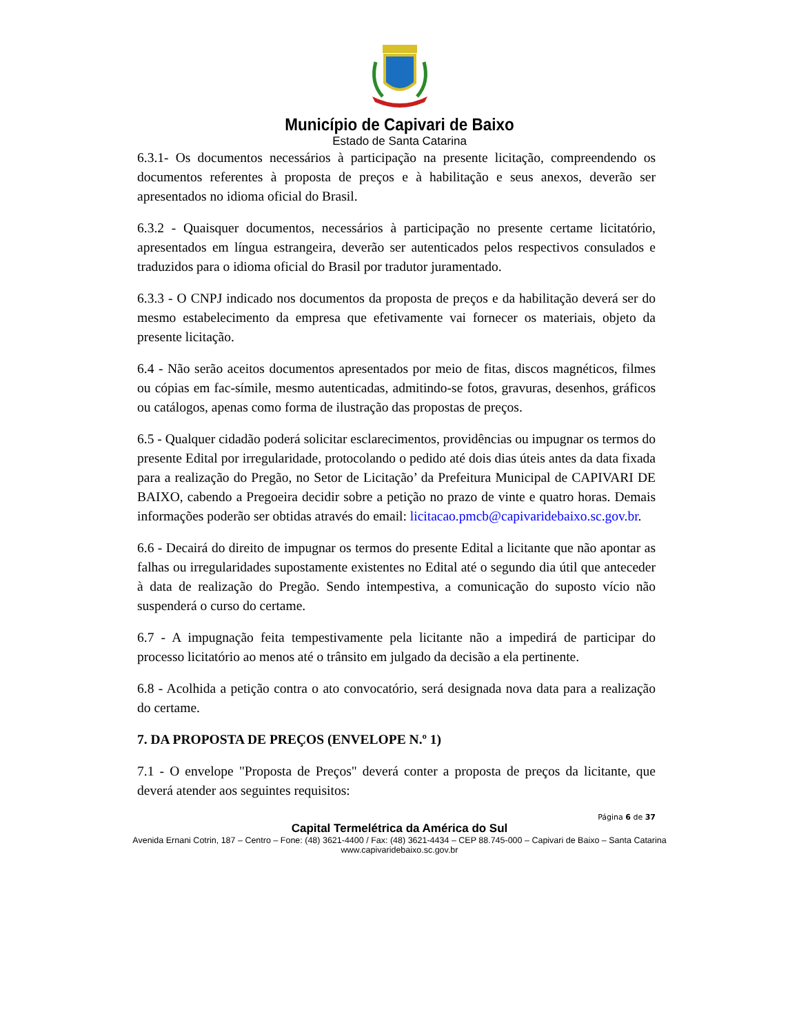Município de Capivari de Baixo
Estado de Santa Catarina
6.3.1- Os documentos necessários à participação na presente licitação, compreendendo os documentos referentes à proposta de preços e à habilitação e seus anexos, deverão ser apresentados no idioma oficial do Brasil.
6.3.2 - Quaisquer documentos, necessários à participação no presente certame licitatório, apresentados em língua estrangeira, deverão ser autenticados pelos respectivos consulados e traduzidos para o idioma oficial do Brasil por tradutor juramentado.
6.3.3 - O CNPJ indicado nos documentos da proposta de preços e da habilitação deverá ser do mesmo estabelecimento da empresa que efetivamente vai fornecer os materiais, objeto da presente licitação.
6.4 - Não serão aceitos documentos apresentados por meio de fitas, discos magnéticos, filmes ou cópias em fac-símile, mesmo autenticadas, admitindo-se fotos, gravuras, desenhos, gráficos ou catálogos, apenas como forma de ilustração das propostas de preços.
6.5 - Qualquer cidadão poderá solicitar esclarecimentos, providências ou impugnar os termos do presente Edital por irregularidade, protocolando o pedido até dois dias úteis antes da data fixada para a realização do Pregão, no Setor de Licitação’ da Prefeitura Municipal de CAPIVARI DE BAIXO, cabendo a Pregoeira decidir sobre a petição no prazo de vinte e quatro horas. Demais informações poderão ser obtidas através do email: licitacao.pmcb@capivaridebaixo.sc.gov.br.
6.6 - Decairá do direito de impugnar os termos do presente Edital a licitante que não apontar as falhas ou irregularidades supostamente existentes no Edital até o segundo dia útil que anteceder à data de realização do Pregão. Sendo intempestiva, a comunicação do suposto vício não suspenderá o curso do certame.
6.7 - A impugnação feita tempestivamente pela licitante não a impedirá de participar do processo licitatório ao menos até o trânsito em julgado da decisão a ela pertinente.
6.8 - Acolhida a petição contra o ato convocatório, será designada nova data para a realização do certame.
7. DA PROPOSTA DE PREÇOS (ENVELOPE N.º 1)
7.1 - O envelope "Proposta de Preços" deverá conter a proposta de preços da licitante, que deverá atender aos seguintes requisitos:
Página 6 de 37
Capital Termelétrica da América do Sul
Avenida Ernani Cotrin, 187 – Centro – Fone: (48) 3621-4400 / Fax: (48) 3621-4434 – CEP 88.745-000 – Capivari de Baixo – Santa Catarina
www.capivaridebaixo.sc.gov.br